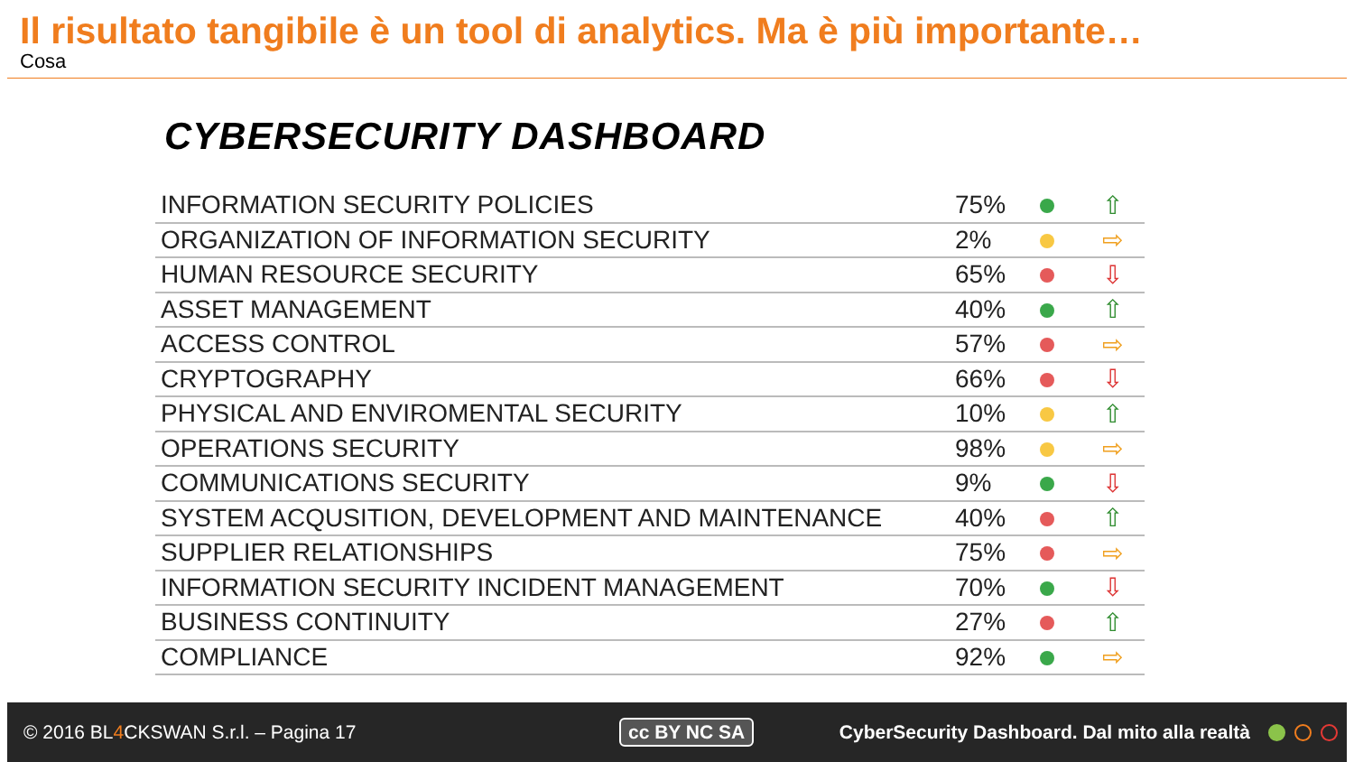Il risultato tangibile è un tool di analytics. Ma è più importante…
Cosa
CYBERSECURITY DASHBOARD
| INFORMATION SECURITY POLICIES | 75% | | ⇧ |
| ORGANIZATION OF INFORMATION SECURITY | 2% | | ⇨ |
| HUMAN RESOURCE SECURITY | 65% | | ⇩ |
| ASSET MANAGEMENT | 40% | | ⇧ |
| ACCESS CONTROL | 57% | | ⇨ |
| CRYPTOGRAPHY | 66% | | ⇩ |
| PHYSICAL AND ENVIROMENTAL SECURITY | 10% | | ⇧ |
| OPERATIONS SECURITY | 98% | | ⇨ |
| COMMUNICATIONS SECURITY | 9% | | ⇩ |
| SYSTEM ACQUSITION, DEVELOPMENT AND MAINTENANCE | 40% | | ⇧ |
| SUPPLIER RELATIONSHIPS | 75% | | ⇨ |
| INFORMATION SECURITY INCIDENT MANAGEMENT | 70% | | ⇩ |
| BUSINESS CONTINUITY | 27% | | ⇧ |
| COMPLIANCE | 92% | | ⇨ |
© 2016 BL4 CKSWAN S.r.l. – Pagina 17 cc BY NC SA
CyberSecurity Dashboard. Dal mito alla realtà